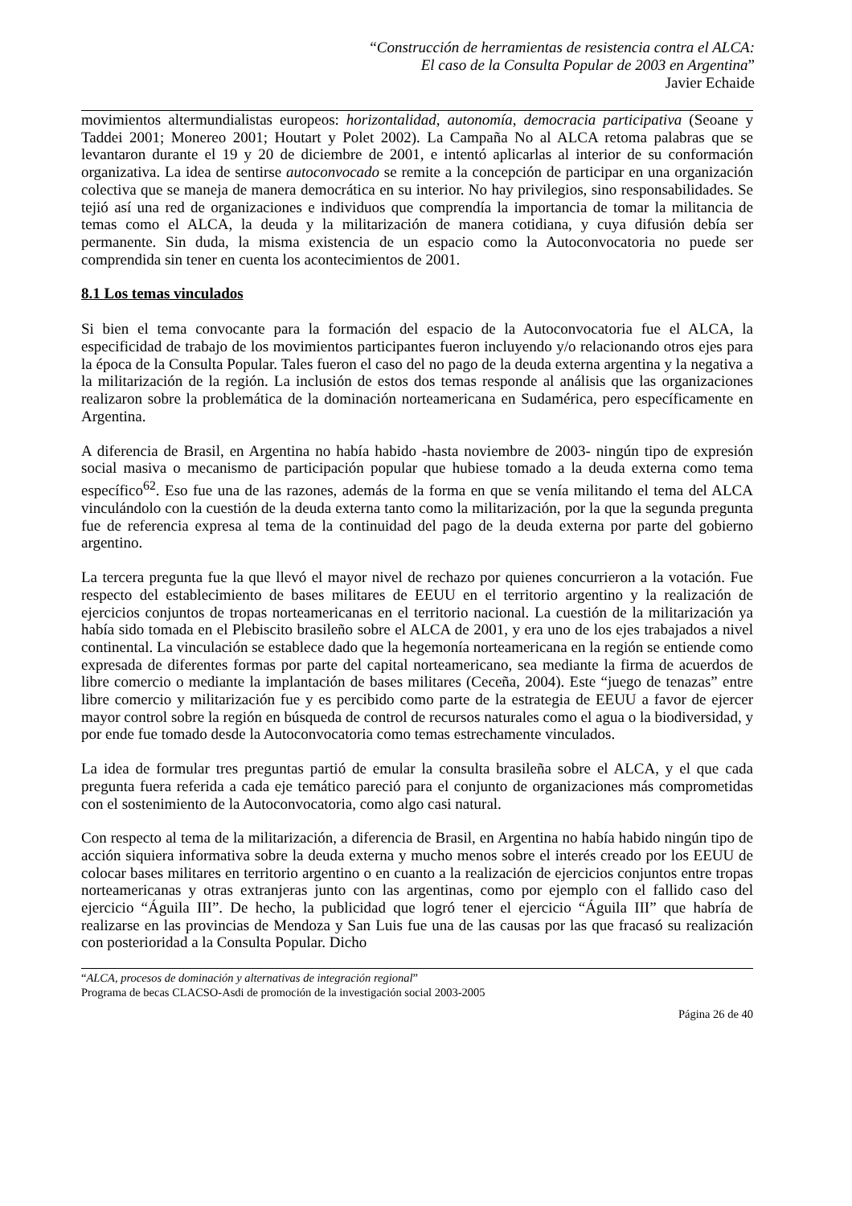“Construcción de herramientas de resistencia contra el ALCA:
El caso de la Consulta Popular de 2003 en Argentina”
Javier Echaide
movimientos altermundialistas europeos: horizontalidad, autonomía, democracia participativa (Seoane y Taddei 2001; Monereo 2001; Houtart y Polet 2002). La Campaña No al ALCA retoma palabras que se levantaron durante el 19 y 20 de diciembre de 2001, e intentó aplicarlas al interior de su conformación organizativa. La idea de sentirse autoconvocado se remite a la concepción de participar en una organización colectiva que se maneja de manera democrática en su interior. No hay privilegios, sino responsabilidades. Se tejió así una red de organizaciones e individuos que comprendía la importancia de tomar la militancia de temas como el ALCA, la deuda y la militarización de manera cotidiana, y cuya difusión debía ser permanente. Sin duda, la misma existencia de un espacio como la Autoconvocatoria no puede ser comprendida sin tener en cuenta los acontecimientos de 2001.
8.1 Los temas vinculados
Si bien el tema convocante para la formación del espacio de la Autoconvocatoria fue el ALCA, la especificidad de trabajo de los movimientos participantes fueron incluyendo y/o relacionando otros ejes para la época de la Consulta Popular. Tales fueron el caso del no pago de la deuda externa argentina y la negativa a la militarización de la región. La inclusión de estos dos temas responde al análisis que las organizaciones realizaron sobre la problemática de la dominación norteamericana en Sudamérica, pero específicamente en Argentina.
A diferencia de Brasil, en Argentina no había habido -hasta noviembre de 2003- ningún tipo de expresión social masiva o mecanismo de participación popular que hubiese tomado a la deuda externa como tema específico<sup>62</sup>. Eso fue una de las razones, además de la forma en que se venía militando el tema del ALCA vinculándolo con la cuestión de la deuda externa tanto como la militarización, por la que la segunda pregunta fue de referencia expresa al tema de la continuidad del pago de la deuda externa por parte del gobierno argentino.
La tercera pregunta fue la que llevó el mayor nivel de rechazo por quienes concurrieron a la votación. Fue respecto del establecimiento de bases militares de EEUU en el territorio argentino y la realización de ejercicios conjuntos de tropas norteamericanas en el territorio nacional. La cuestión de la militarización ya había sido tomada en el Plebiscito brasileño sobre el ALCA de 2001, y era uno de los ejes trabajados a nivel continental. La vinculación se establece dado que la hegemonía norteamericana en la región se entiende como expresada de diferentes formas por parte del capital norteamericano, sea mediante la firma de acuerdos de libre comercio o mediante la implantación de bases militares (Ceceña, 2004). Este “juego de tenazas” entre libre comercio y militarización fue y es percibido como parte de la estrategia de EEUU a favor de ejercer mayor control sobre la región en búsqueda de control de recursos naturales como el agua o la biodiversidad, y por ende fue tomado desde la Autoconvocatoria como temas estrechamente vinculados.
La idea de formular tres preguntas partió de emular la consulta brasileña sobre el ALCA, y el que cada pregunta fuera referida a cada eje temático pareció para el conjunto de organizaciones más comprometidas con el sostenimiento de la Autoconvocatoria, como algo casi natural.
Con respecto al tema de la militarización, a diferencia de Brasil, en Argentina no había habido ningún tipo de acción siquiera informativa sobre la deuda externa y mucho menos sobre el interés creado por los EEUU de colocar bases militares en territorio argentino o en cuanto a la realización de ejercicios conjuntos entre tropas norteamericanas y otras extranjeras junto con las argentinas, como por ejemplo con el fallido caso del ejercicio “Águila III”. De hecho, la publicidad que logró tener el ejercicio “Águila III” que habría de realizarse en las provincias de Mendoza y San Luis fue una de las causas por las que fracasó su realización con posterioridad a la Consulta Popular. Dicho
“ALCA, procesos de dominación y alternativas de integración regional”
Programa de becas CLACSO-Asdi de promoción de la investigación social 2003-2005
Página 26 de 40